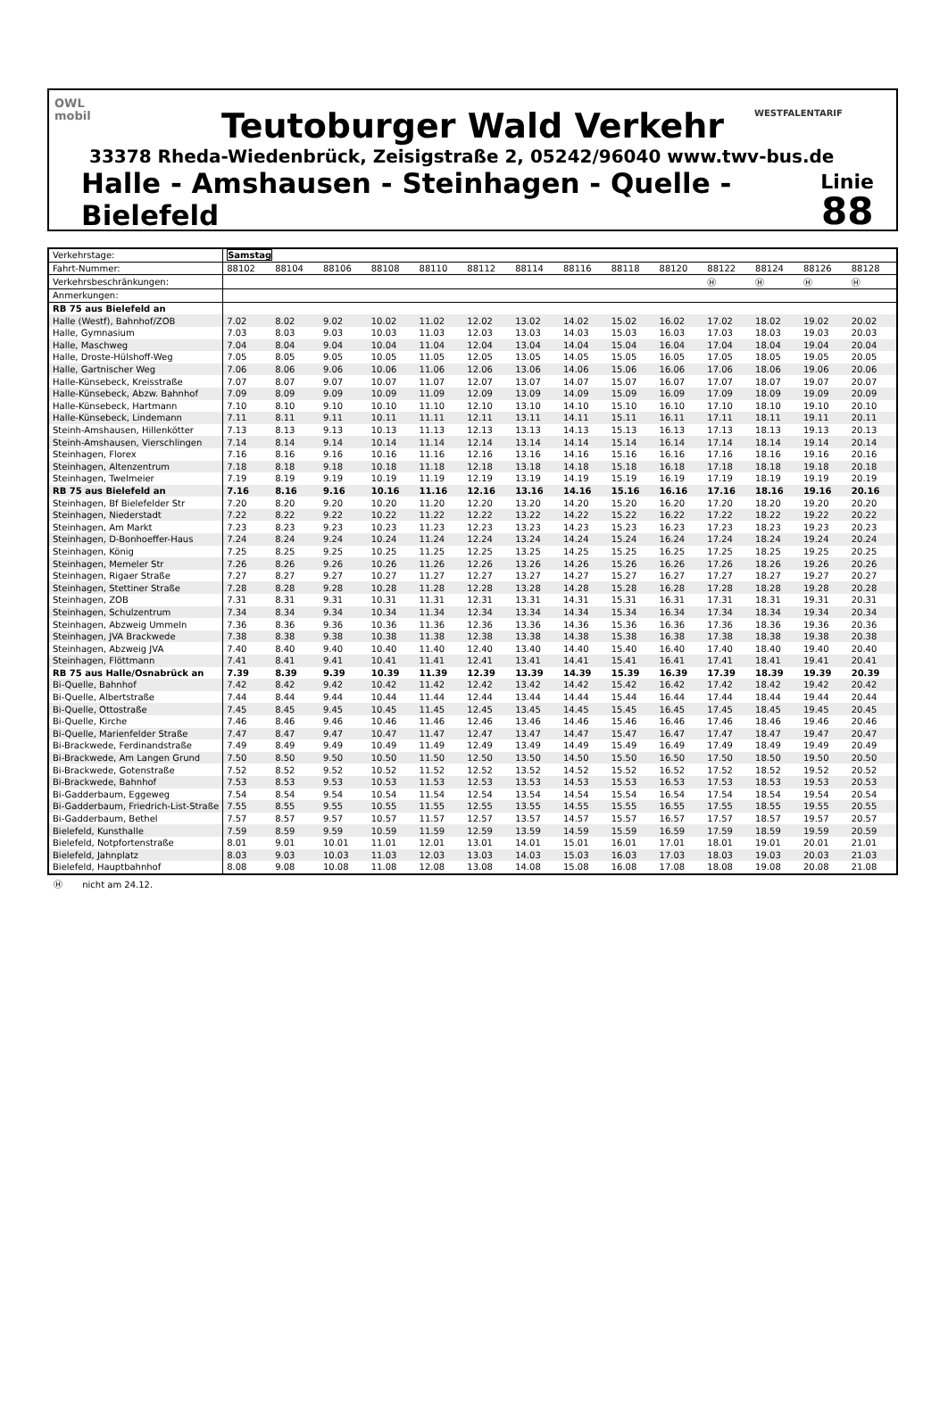OWL
mobil
WESTFALENTARIF
Teutoburger Wald Verkehr
33378 Rheda-Wiedenbrück, Zeisigstraße 2, 05242/96040 www.twv-bus.de
Halle - Amshausen - Steinhagen - Quelle - Bielefeld
Linie
88
| Verkehrstage: | Samstag | | | | | | | | | | | | | |
| Fahrt-Nummer: | 88102 | 88104 | 88106 | 88108 | 88110 | 88112 | 88114 | 88116 | 88118 | 88120 | 88122 | 88124 | 88126 | 88128 |
| Verkehrsbeschränkungen: | | | | | | | | | | | Ⓗ | Ⓗ | Ⓗ | Ⓗ |
| Anmerkungen: | | | | | | | | | | | | | | |
| RB 75 aus Bielefeld an | | | | | | | | | | | | | | |
| Halle (Westf), Bahnhof/ZOB | 7.02 | 8.02 | 9.02 | 10.02 | 11.02 | 12.02 | 13.02 | 14.02 | 15.02 | 16.02 | 17.02 | 18.02 | 19.02 | 20.02 |
| Halle, Gymnasium | 7.03 | 8.03 | 9.03 | 10.03 | 11.03 | 12.03 | 13.03 | 14.03 | 15.03 | 16.03 | 17.03 | 18.03 | 19.03 | 20.03 |
| Halle, Maschweg | 7.04 | 8.04 | 9.04 | 10.04 | 11.04 | 12.04 | 13.04 | 14.04 | 15.04 | 16.04 | 17.04 | 18.04 | 19.04 | 20.04 |
| Halle, Droste-Hülshoff-Weg | 7.05 | 8.05 | 9.05 | 10.05 | 11.05 | 12.05 | 13.05 | 14.05 | 15.05 | 16.05 | 17.05 | 18.05 | 19.05 | 20.05 |
| Halle, Gartnischer Weg | 7.06 | 8.06 | 9.06 | 10.06 | 11.06 | 12.06 | 13.06 | 14.06 | 15.06 | 16.06 | 17.06 | 18.06 | 19.06 | 20.06 |
| Halle-Künsebeck, Kreisstraße | 7.07 | 8.07 | 9.07 | 10.07 | 11.07 | 12.07 | 13.07 | 14.07 | 15.07 | 16.07 | 17.07 | 18.07 | 19.07 | 20.07 |
| Halle-Künsebeck, Abzw. Bahnhof | 7.09 | 8.09 | 9.09 | 10.09 | 11.09 | 12.09 | 13.09 | 14.09 | 15.09 | 16.09 | 17.09 | 18.09 | 19.09 | 20.09 |
| Halle-Künsebeck, Hartmann | 7.10 | 8.10 | 9.10 | 10.10 | 11.10 | 12.10 | 13.10 | 14.10 | 15.10 | 16.10 | 17.10 | 18.10 | 19.10 | 20.10 |
| Halle-Künsebeck, Lindemann | 7.11 | 8.11 | 9.11 | 10.11 | 11.11 | 12.11 | 13.11 | 14.11 | 15.11 | 16.11 | 17.11 | 18.11 | 19.11 | 20.11 |
| Steinh-Amshausen, Hillenkötter | 7.13 | 8.13 | 9.13 | 10.13 | 11.13 | 12.13 | 13.13 | 14.13 | 15.13 | 16.13 | 17.13 | 18.13 | 19.13 | 20.13 |
| Steinh-Amshausen, Vierschlingen | 7.14 | 8.14 | 9.14 | 10.14 | 11.14 | 12.14 | 13.14 | 14.14 | 15.14 | 16.14 | 17.14 | 18.14 | 19.14 | 20.14 |
| Steinhagen, Florex | 7.16 | 8.16 | 9.16 | 10.16 | 11.16 | 12.16 | 13.16 | 14.16 | 15.16 | 16.16 | 17.16 | 18.16 | 19.16 | 20.16 |
| Steinhagen, Altenzentrum | 7.18 | 8.18 | 9.18 | 10.18 | 11.18 | 12.18 | 13.18 | 14.18 | 15.18 | 16.18 | 17.18 | 18.18 | 19.18 | 20.18 |
| Steinhagen, Twelmeier | 7.19 | 8.19 | 9.19 | 10.19 | 11.19 | 12.19 | 13.19 | 14.19 | 15.19 | 16.19 | 17.19 | 18.19 | 19.19 | 20.19 |
| RB 75 aus Bielefeld an | 7.16 | 8.16 | 9.16 | 10.16 | 11.16 | 12.16 | 13.16 | 14.16 | 15.16 | 16.16 | 17.16 | 18.16 | 19.16 | 20.16 |
| Steinhagen, Bf Bielefelder Str | 7.20 | 8.20 | 9.20 | 10.20 | 11.20 | 12.20 | 13.20 | 14.20 | 15.20 | 16.20 | 17.20 | 18.20 | 19.20 | 20.20 |
| Steinhagen, Niederstadt | 7.22 | 8.22 | 9.22 | 10.22 | 11.22 | 12.22 | 13.22 | 14.22 | 15.22 | 16.22 | 17.22 | 18.22 | 19.22 | 20.22 |
| Steinhagen, Am Markt | 7.23 | 8.23 | 9.23 | 10.23 | 11.23 | 12.23 | 13.23 | 14.23 | 15.23 | 16.23 | 17.23 | 18.23 | 19.23 | 20.23 |
| Steinhagen, D-Bonhoeffer-Haus | 7.24 | 8.24 | 9.24 | 10.24 | 11.24 | 12.24 | 13.24 | 14.24 | 15.24 | 16.24 | 17.24 | 18.24 | 19.24 | 20.24 |
| Steinhagen, König | 7.25 | 8.25 | 9.25 | 10.25 | 11.25 | 12.25 | 13.25 | 14.25 | 15.25 | 16.25 | 17.25 | 18.25 | 19.25 | 20.25 |
| Steinhagen, Memeler Str | 7.26 | 8.26 | 9.26 | 10.26 | 11.26 | 12.26 | 13.26 | 14.26 | 15.26 | 16.26 | 17.26 | 18.26 | 19.26 | 20.26 |
| Steinhagen, Rigaer Straße | 7.27 | 8.27 | 9.27 | 10.27 | 11.27 | 12.27 | 13.27 | 14.27 | 15.27 | 16.27 | 17.27 | 18.27 | 19.27 | 20.27 |
| Steinhagen, Stettiner Straße | 7.28 | 8.28 | 9.28 | 10.28 | 11.28 | 12.28 | 13.28 | 14.28 | 15.28 | 16.28 | 17.28 | 18.28 | 19.28 | 20.28 |
| Steinhagen, ZOB | 7.31 | 8.31 | 9.31 | 10.31 | 11.31 | 12.31 | 13.31 | 14.31 | 15.31 | 16.31 | 17.31 | 18.31 | 19.31 | 20.31 |
| Steinhagen, Schulzentrum | 7.34 | 8.34 | 9.34 | 10.34 | 11.34 | 12.34 | 13.34 | 14.34 | 15.34 | 16.34 | 17.34 | 18.34 | 19.34 | 20.34 |
| Steinhagen, Abzweig Ummeln | 7.36 | 8.36 | 9.36 | 10.36 | 11.36 | 12.36 | 13.36 | 14.36 | 15.36 | 16.36 | 17.36 | 18.36 | 19.36 | 20.36 |
| Steinhagen, JVA Brackwede | 7.38 | 8.38 | 9.38 | 10.38 | 11.38 | 12.38 | 13.38 | 14.38 | 15.38 | 16.38 | 17.38 | 18.38 | 19.38 | 20.38 |
| Steinhagen, Abzweig JVA | 7.40 | 8.40 | 9.40 | 10.40 | 11.40 | 12.40 | 13.40 | 14.40 | 15.40 | 16.40 | 17.40 | 18.40 | 19.40 | 20.40 |
| Steinhagen, Flöttmann | 7.41 | 8.41 | 9.41 | 10.41 | 11.41 | 12.41 | 13.41 | 14.41 | 15.41 | 16.41 | 17.41 | 18.41 | 19.41 | 20.41 |
| RB 75 aus Halle/Osnabrück an | 7.39 | 8.39 | 9.39 | 10.39 | 11.39 | 12.39 | 13.39 | 14.39 | 15.39 | 16.39 | 17.39 | 18.39 | 19.39 | 20.39 |
| Bi-Quelle, Bahnhof | 7.42 | 8.42 | 9.42 | 10.42 | 11.42 | 12.42 | 13.42 | 14.42 | 15.42 | 16.42 | 17.42 | 18.42 | 19.42 | 20.42 |
| Bi-Quelle, Albertstraße | 7.44 | 8.44 | 9.44 | 10.44 | 11.44 | 12.44 | 13.44 | 14.44 | 15.44 | 16.44 | 17.44 | 18.44 | 19.44 | 20.44 |
| Bi-Quelle, Ottostraße | 7.45 | 8.45 | 9.45 | 10.45 | 11.45 | 12.45 | 13.45 | 14.45 | 15.45 | 16.45 | 17.45 | 18.45 | 19.45 | 20.45 |
| Bi-Quelle, Kirche | 7.46 | 8.46 | 9.46 | 10.46 | 11.46 | 12.46 | 13.46 | 14.46 | 15.46 | 16.46 | 17.46 | 18.46 | 19.46 | 20.46 |
| Bi-Quelle, Marienfelder Straße | 7.47 | 8.47 | 9.47 | 10.47 | 11.47 | 12.47 | 13.47 | 14.47 | 15.47 | 16.47 | 17.47 | 18.47 | 19.47 | 20.47 |
| Bi-Brackwede, Ferdinandstraße | 7.49 | 8.49 | 9.49 | 10.49 | 11.49 | 12.49 | 13.49 | 14.49 | 15.49 | 16.49 | 17.49 | 18.49 | 19.49 | 20.49 |
| Bi-Brackwede, Am Langen Grund | 7.50 | 8.50 | 9.50 | 10.50 | 11.50 | 12.50 | 13.50 | 14.50 | 15.50 | 16.50 | 17.50 | 18.50 | 19.50 | 20.50 |
| Bi-Brackwede, Gotenstraße | 7.52 | 8.52 | 9.52 | 10.52 | 11.52 | 12.52 | 13.52 | 14.52 | 15.52 | 16.52 | 17.52 | 18.52 | 19.52 | 20.52 |
| Bi-Brackwede, Bahnhof | 7.53 | 8.53 | 9.53 | 10.53 | 11.53 | 12.53 | 13.53 | 14.53 | 15.53 | 16.53 | 17.53 | 18.53 | 19.53 | 20.53 |
| Bi-Gadderbaum, Eggeweg | 7.54 | 8.54 | 9.54 | 10.54 | 11.54 | 12.54 | 13.54 | 14.54 | 15.54 | 16.54 | 17.54 | 18.54 | 19.54 | 20.54 |
| Bi-Gadderbaum, Friedrich-List-Straße | 7.55 | 8.55 | 9.55 | 10.55 | 11.55 | 12.55 | 13.55 | 14.55 | 15.55 | 16.55 | 17.55 | 18.55 | 19.55 | 20.55 |
| Bi-Gadderbaum, Bethel | 7.57 | 8.57 | 9.57 | 10.57 | 11.57 | 12.57 | 13.57 | 14.57 | 15.57 | 16.57 | 17.57 | 18.57 | 19.57 | 20.57 |
| Bielefeld, Kunsthalle | 7.59 | 8.59 | 9.59 | 10.59 | 11.59 | 12.59 | 13.59 | 14.59 | 15.59 | 16.59 | 17.59 | 18.59 | 19.59 | 20.59 |
| Bielefeld, Notpfortenstraße | 8.01 | 9.01 | 10.01 | 11.01 | 12.01 | 13.01 | 14.01 | 15.01 | 16.01 | 17.01 | 18.01 | 19.01 | 20.01 | 21.01 |
| Bielefeld, Jahnplatz | 8.03 | 9.03 | 10.03 | 11.03 | 12.03 | 13.03 | 14.03 | 15.03 | 16.03 | 17.03 | 18.03 | 19.03 | 20.03 | 21.03 |
| Bielefeld, Hauptbahnhof | 8.08 | 9.08 | 10.08 | 11.08 | 12.08 | 13.08 | 14.08 | 15.08 | 16.08 | 17.08 | 18.08 | 19.08 | 20.08 | 21.08 |
Ⓗ nicht am 24.12.